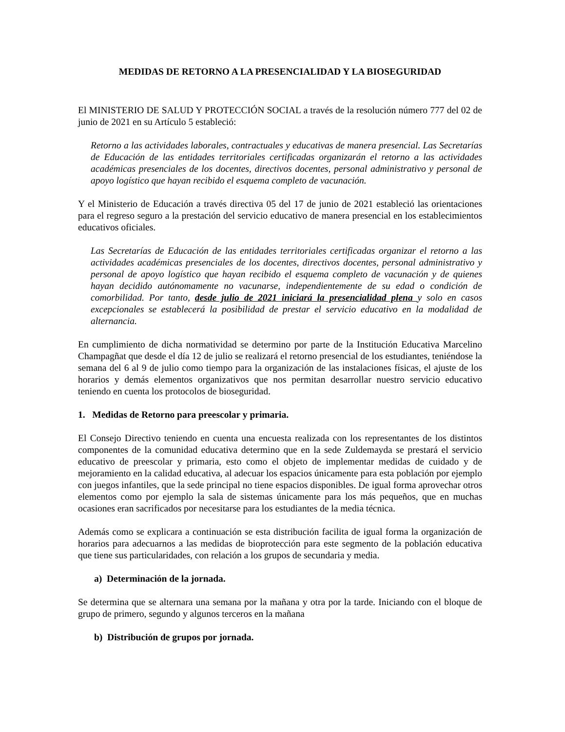MEDIDAS DE RETORNO A LA PRESENCIALIDAD Y LA BIOSEGURIDAD
El MINISTERIO DE SALUD Y PROTECCIÓN SOCIAL a través de la resolución número 777 del 02 de junio de 2021 en su Artículo 5 estableció:
Retorno a las actividades laborales, contractuales y educativas de manera presencial. Las Secretarías de Educación de las entidades territoriales certificadas organizarán el retorno a las actividades académicas presenciales de los docentes, directivos docentes, personal administrativo y personal de apoyo logístico que hayan recibido el esquema completo de vacunación.
Y el Ministerio de Educación a través directiva 05 del 17 de junio de 2021 estableció las orientaciones para el regreso seguro a la prestación del servicio educativo de manera presencial en los establecimientos educativos oficiales.
Las Secretarías de Educación de las entidades territoriales certificadas organizar el retorno a las actividades académicas presenciales de los docentes, directivos docentes, personal administrativo y personal de apoyo logístico que hayan recibido el esquema completo de vacunación y de quienes hayan decidido autónomamente no vacunarse, independientemente de su edad o condición de comorbilidad. Por tanto, desde julio de 2021 iniciará la presencialidad plena y solo en casos excepcionales se establecerá la posibilidad de prestar el servicio educativo en la modalidad de alternancia.
En cumplimiento de dicha normatividad se determino por parte de la Institución Educativa Marcelino Champagñat que desde el día 12 de julio se realizará el retorno presencial de los estudiantes, teniéndose la semana del 6 al 9 de julio como tiempo para la organización de las instalaciones físicas, el ajuste de los horarios y demás elementos organizativos que nos permitan desarrollar nuestro servicio educativo teniendo en cuenta los protocolos de bioseguridad.
1. Medidas de Retorno para preescolar y primaria.
El Consejo Directivo teniendo en cuenta una encuesta realizada con los representantes de los distintos componentes de la comunidad educativa determino que en la sede Zuldemayda se prestará el servicio educativo de preescolar y primaria, esto como el objeto de implementar medidas de cuidado y de mejoramiento en la calidad educativa, al adecuar los espacios únicamente para esta población por ejemplo con juegos infantiles, que la sede principal no tiene espacios disponibles. De igual forma aprovechar otros elementos como por ejemplo la sala de sistemas únicamente para los más pequeños, que en muchas ocasiones eran sacrificados por necesitarse para los estudiantes de la media técnica.
Además como se explicara a continuación se esta distribución facilita de igual forma la organización de horarios para adecuarnos a las medidas de bioprotección para este segmento de la población educativa que tiene sus particularidades, con relación a los grupos de secundaria y media.
a) Determinación de la jornada.
Se determina que se alternara una semana por la mañana y otra por la tarde. Iniciando con el bloque de grupo de primero, segundo y algunos terceros en la mañana
b) Distribución de grupos por jornada.